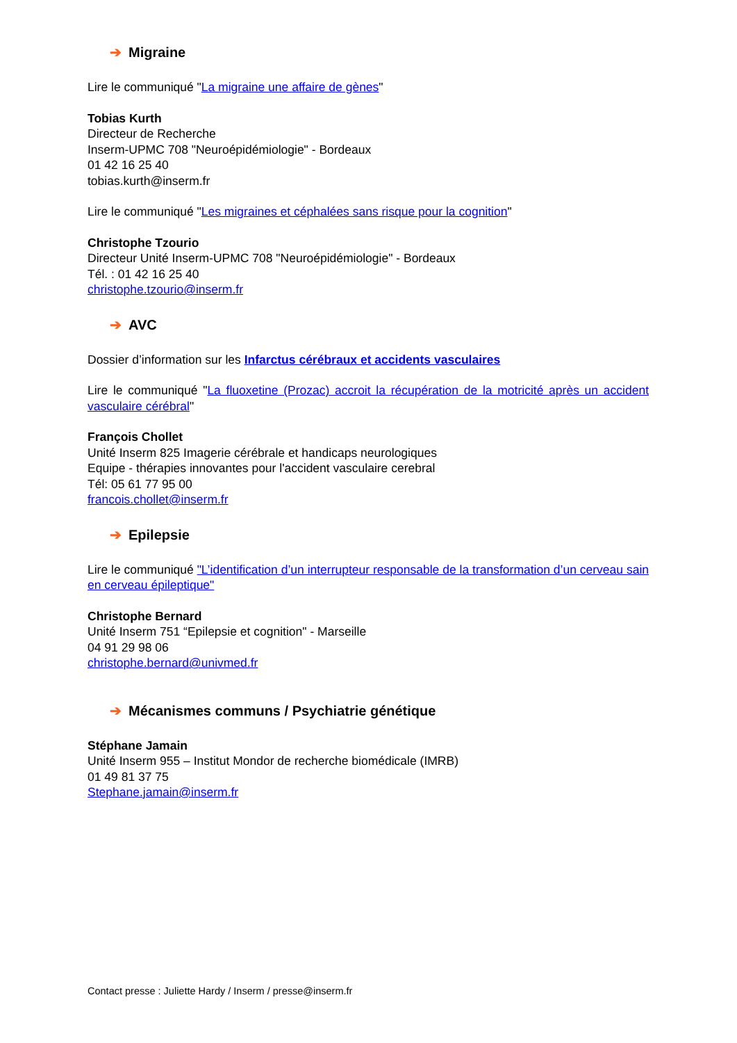➔ Migraine
Lire le communiqué "La migraine une affaire de gènes"
Tobias Kurth
Directeur de Recherche
Inserm-UPMC 708 "Neuroépidémiologie" - Bordeaux
01 42 16 25 40
tobias.kurth@inserm.fr
Lire le communiqué "Les migraines et céphalées sans risque pour la cognition"
Christophe Tzourio
Directeur Unité Inserm-UPMC 708 "Neuroépidémiologie" - Bordeaux
Tél. : 01 42 16 25 40
christophe.tzourio@inserm.fr
➔ AVC
Dossier d’information sur les Infarctus cérébraux et accidents vasculaires
Lire le communiqué "La fluoxetine (Prozac) accroit la récupération de la motricité après un accident vasculaire cérébral"
François Chollet
Unité Inserm 825 Imagerie cérébrale et handicaps neurologiques
Equipe - thérapies innovantes pour l'accident vasculaire cerebral
Tél: 05 61 77 95 00
francois.chollet@inserm.fr
➔ Epilepsie
Lire le communiqué "L’identification d’un interrupteur responsable de la transformation d’un cerveau sain en cerveau épileptique"
Christophe Bernard
Unité Inserm 751 “Epilepsie et cognition" - Marseille
04 91 29 98 06
christophe.bernard@univmed.fr
➔ Mécanismes communs / Psychiatrie génétique
Stéphane Jamain
Unité Inserm 955 – Institut Mondor de recherche biomédicale (IMRB)
01 49 81 37 75
Stephane.jamain@inserm.fr
Contact presse : Juliette Hardy / Inserm / presse@inserm.fr